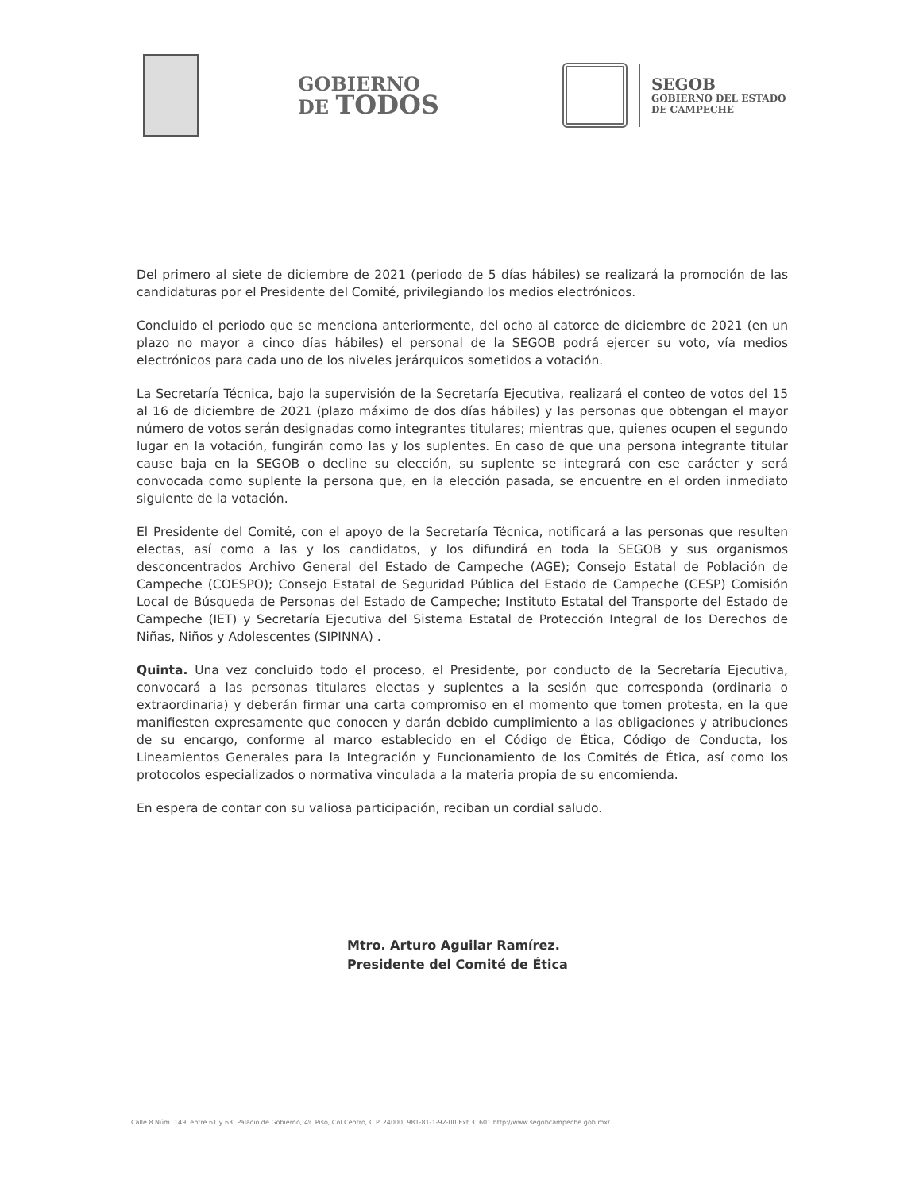GOBIERNO
DE TODOS
SEGOB
GOBIERNO DEL ESTADO
DE CAMPECHE
Del primero al siete de diciembre de 2021 (periodo de 5 días hábiles) se realizará la promoción de las candidaturas por el Presidente del Comité, privilegiando los medios electrónicos.
Concluido el periodo que se menciona anteriormente, del ocho al catorce de diciembre de 2021 (en un plazo no mayor a cinco días hábiles) el personal de la SEGOB podrá ejercer su voto, vía medios electrónicos para cada uno de los niveles jerárquicos sometidos a votación.
La Secretaría Técnica, bajo la supervisión de la Secretaría Ejecutiva, realizará el conteo de votos del 15 al 16 de diciembre de 2021 (plazo máximo de dos días hábiles) y las personas que obtengan el mayor número de votos serán designadas como integrantes titulares; mientras que, quienes ocupen el segundo lugar en la votación, fungirán como las y los suplentes. En caso de que una persona integrante titular cause baja en la SEGOB o decline su elección, su suplente se integrará con ese carácter y será convocada como suplente la persona que, en la elección pasada, se encuentre en el orden inmediato siguiente de la votación.
El Presidente del Comité, con el apoyo de la Secretaría Técnica, notificará a las personas que resulten electas, así como a las y los candidatos, y los difundirá en toda la SEGOB y sus organismos desconcentrados Archivo General del Estado de Campeche (AGE); Consejo Estatal de Población de Campeche (COESPO); Consejo Estatal de Seguridad Pública del Estado de Campeche (CESP) Comisión Local de Búsqueda de Personas del Estado de Campeche; Instituto Estatal del Transporte del Estado de Campeche (IET) y Secretaría Ejecutiva del Sistema Estatal de Protección Integral de los Derechos de Niñas, Niños y Adolescentes (SIPINNA) .
Quinta. Una vez concluido todo el proceso, el Presidente, por conducto de la Secretaría Ejecutiva, convocará a las personas titulares electas y suplentes a la sesión que corresponda (ordinaria o extraordinaria) y deberán firmar una carta compromiso en el momento que tomen protesta, en la que manifiesten expresamente que conocen y darán debido cumplimiento a las obligaciones y atribuciones de su encargo, conforme al marco establecido en el Código de Ética, Código de Conducta, los Lineamientos Generales para la Integración y Funcionamiento de los Comités de Ética, así como los protocolos especializados o normativa vinculada a la materia propia de su encomienda.
En espera de contar con su valiosa participación, reciban un cordial saludo.
Mtro. Arturo Aguilar Ramírez.
Presidente del Comité de Ética
Calle 8 Núm. 149, entre 61 y 63, Palacio de Gobierno, 4º. Piso, Col Centro, C.P. 24000, 981-81-1-92-00 Ext 31601 http://www.segobcampeche.gob.mx/